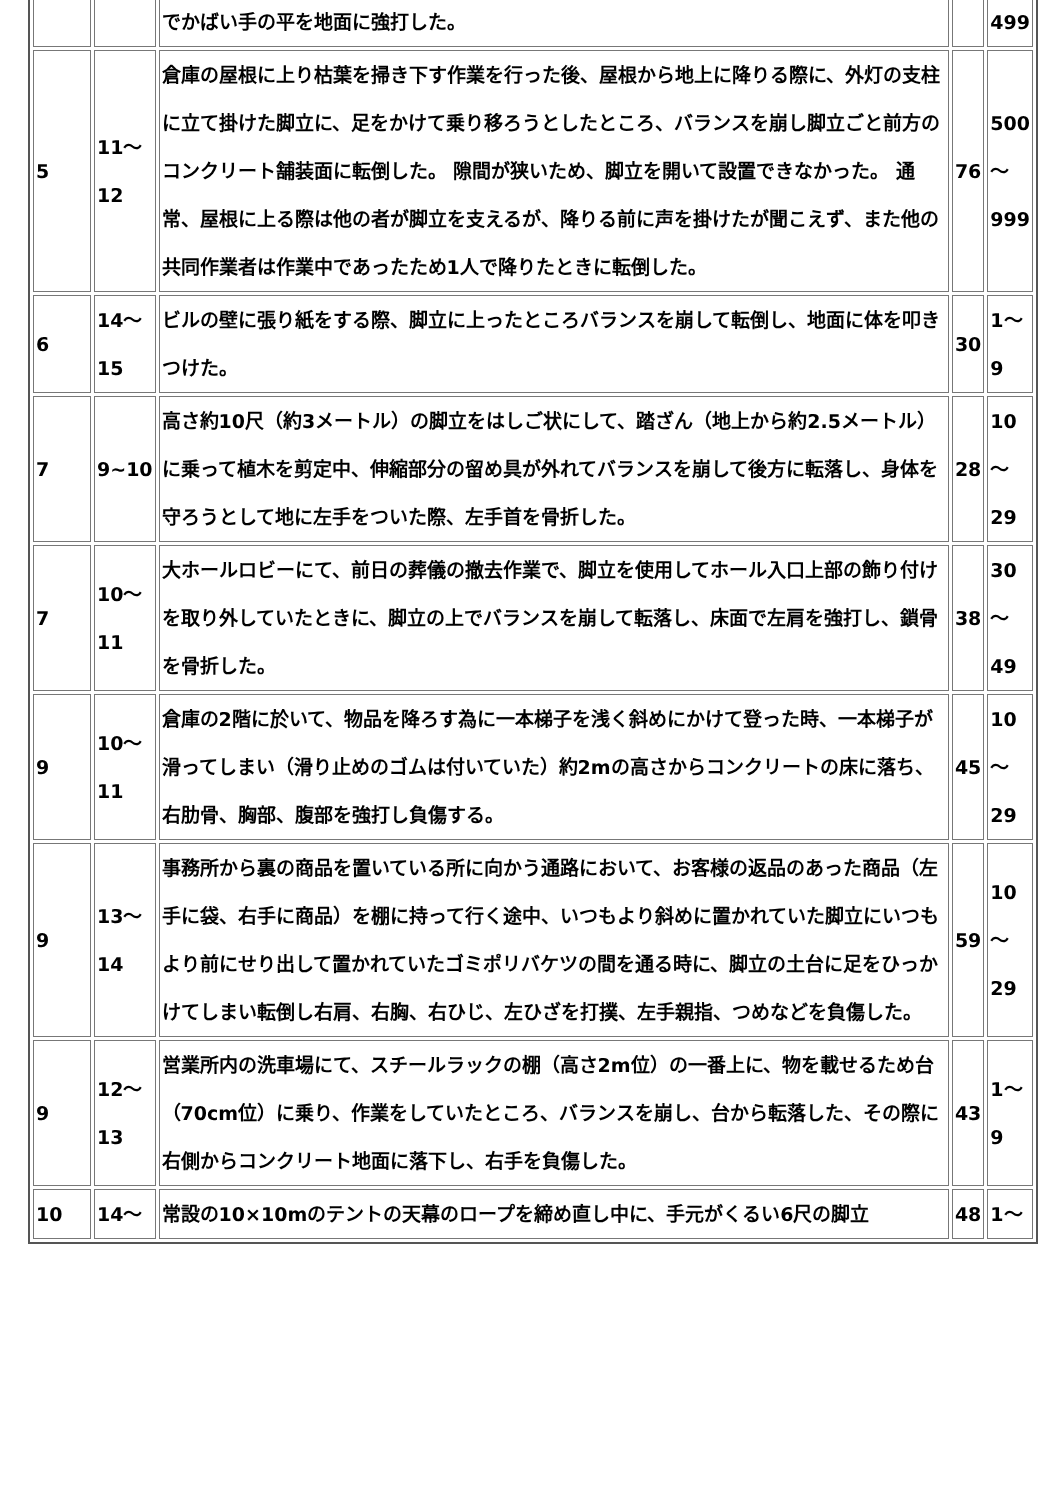| | | でかばい手の平を地面に強打した。 | | 499 |
| 5 | 11～12 | 倉庫の屋根に上り枯葉を掃き下す作業を行った後、屋根から地上に降りる際に、外灯の支柱に立て掛けた脚立に、足をかけて乗り移ろうとしたところ、バランスを崩し脚立ごと前方のコンクリート舗装面に転倒した。 隙間が狭いため、脚立を開いて設置できなかった。 通常、屋根に上る際は他の者が脚立を支えるが、降りる前に声を掛けたが聞こえず、また他の共同作業者は作業中であったため1人で降りたときに転倒した。 | 76 | 500～999 |
| 6 | 14～15 | ビルの壁に張り紙をする際、脚立に上ったところバランスを崩して転倒し、地面に体を叩きつけた。 | 30 | 1～9 |
| 7 | 9~10 | 高さ約10尺（約3メートル）の脚立をはしご状にして、踏ざん（地上から約2.5メートル）に乗って植木を剪定中、伸縮部分の留め具が外れてバランスを崩して後方に転落し、身体を守ろうとして地に左手をついた際、左手首を骨折した。 | 28 | 10～29 |
| 7 | 10～11 | 大ホールロビーにて、前日の葬儀の撤去作業で、脚立を使用してホール入口上部の飾り付けを取り外していたときに、脚立の上でバランスを崩して転落し、床面で左肩を強打し、鎖骨を骨折した。 | 38 | 30～49 |
| 9 | 10～11 | 倉庫の2階に於いて、物品を降ろす為に一本梯子を浅く斜めにかけて登った時、一本梯子が滑ってしまい（滑り止めのゴムは付いていた）約2mの高さからコンクリートの床に落ち、右肋骨、胸部、腹部を強打し負傷する。 | 45 | 10～29 |
| 9 | 13～14 | 事務所から裏の商品を置いている所に向かう通路において、お客様の返品のあった商品（左手に袋、右手に商品）を棚に持って行く途中、いつもより斜めに置かれていた脚立にいつもより前にせり出して置かれていたゴミポリバケツの間を通る時に、脚立の土台に足をひっかけてしまい転倒し右肩、右胸、右ひじ、左ひざを打撲、左手親指、つめなどを負傷した。 | 59 | 10～29 |
| 9 | 12～13 | 営業所内の洗車場にて、スチールラックの棚（高さ2m位）の一番上に、物を載せるため台（70cm位）に乗り、作業をしていたところ、バランスを崩し、台から転落した、その際に右側からコンクリート地面に落下し、右手を負傷した。 | 43 | 1～9 |
| 10 | 14～ | 常設の10×10mのテントの天幕のロープを締め直し中に、手元がくるい6尺の脚立 | 48 | 1～ |